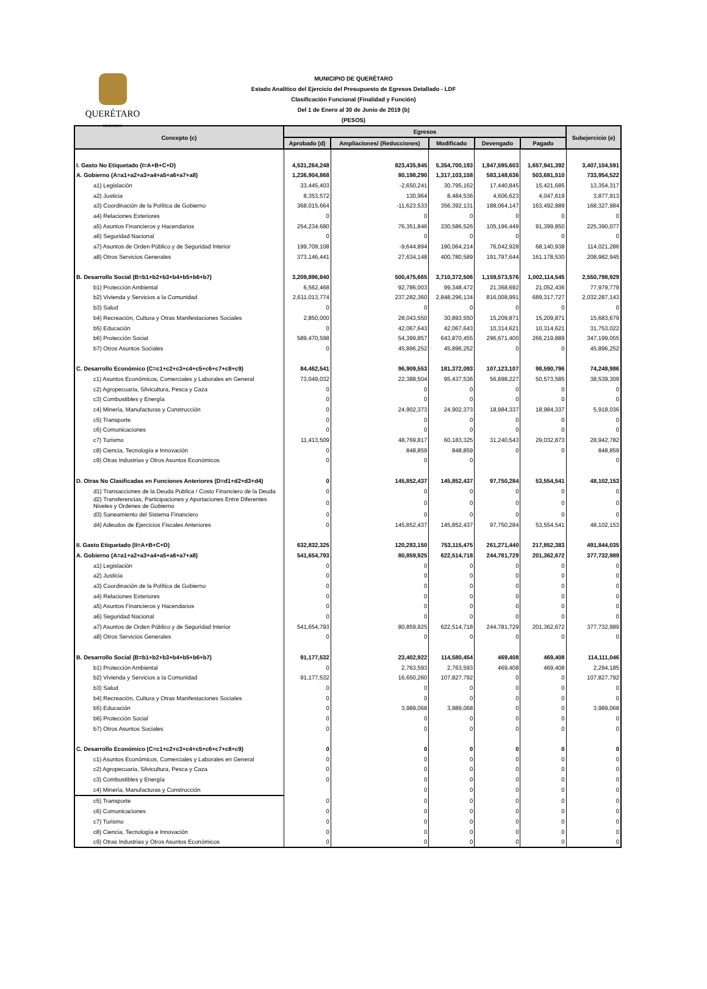QUERÉTARO
MUNICIPIO
MUNICIPIO DE QUERÉTARO
Estado Analítico del Ejercicio del Presupuesto de Egresos Detallado - LDF
Clasificación Funcional (Finalidad y Función)
Del 1 de Enero al 30 de Junio de 2019 (b)
(PESOS)
| Concepto (c) | Egresos | | | | | Subejercicio (e) |
| --- | --- | --- | --- | --- | --- | --- |
| | Aprobado (d) | Ampliaciones/ (Reducciones) | Modificado | Devengado | Pagado | |
| I. Gasto No Etiquetado (I=A+B+C+D) | 4,531,264,248 | 823,435,945 | 5,354,700,193 | 1,947,595,603 | 1,657,941,392 | 3,407,104,591 |
| A. Gobierno (A=a1+a2+a3+a4+a5+a6+a7+a8) | 1,236,904,868 | 80,198,290 | 1,317,103,158 | 583,148,636 | 503,681,510 | 733,954,522 |
| a1) Legislación | 33,445,403 | -2,650,241 | 30,795,162 | 17,440,845 | 15,421,685 | 13,354,317 |
| a2) Justicia | 8,353,572 | 130,964 | 8,484,536 | 4,606,623 | 4,047,619 | 3,877,913 |
| a3) Coordinación de la Política de Gobierno | 368,015,664 | -11,623,533 | 356,392,131 | 188,064,147 | 163,492,889 | 168,327,984 |
| a4) Relaciones Exteriores | 0 | 0 | 0 | 0 | 0 | 0 |
| a5) Asuntos Financieros y Hacendarios | 254,234,680 | 76,351,846 | 330,586,526 | 105,196,449 | 91,399,850 | 225,390,077 |
| a6) Seguridad Nacional | 0 | 0 | 0 | 0 | 0 | 0 |
| a7) Asuntos de Orden Público y de Seguridad Interior | 199,709,108 | -9,644,894 | 190,064,214 | 76,042,928 | 68,140,938 | 114,021,286 |
| a8) Otros Servicios Generales | 373,146,441 | 27,634,148 | 400,780,589 | 191,797,644 | 161,178,530 | 208,982,945 |
| B. Desarrollo Social (B=b1+b2+b3+b4+b5+b6+b7) | 3,209,896,840 | 500,475,665 | 3,710,372,506 | 1,159,573,576 | 1,002,114,545 | 2,550,798,929 |
| b1) Protección Ambiental | 6,562,468 | 92,786,003 | 99,348,472 | 21,368,692 | 21,052,436 | 77,979,779 |
| b2) Vivienda y Servicios a la Comunidad | 2,611,013,774 | 237,282,360 | 2,848,296,134 | 816,008,991 | 689,317,727 | 2,032,287,143 |
| b3) Salud | 0 | 0 | 0 | 0 | 0 | 0 |
| b4) Recreación, Cultura y Otras Manifestaciones Sociales | 2,850,000 | 28,043,550 | 30,893,550 | 15,209,871 | 15,209,871 | 15,683,679 |
| b5) Educación | 0 | 42,067,643 | 42,067,643 | 10,314,621 | 10,314,621 | 31,753,022 |
| b6) Protección Social | 589,470,598 | 54,399,857 | 643,870,455 | 296,671,400 | 266,219,889 | 347,199,055 |
| b7) Otros Asuntos Sociales | 0 | 45,896,252 | 45,896,252 | 0 | 0 | 45,896,252 |
| C. Desarrollo Económico (C=c1+c2+c3+c4+c5+c6+c7+c8+c9) | 84,462,541 | 96,909,553 | 181,372,093 | 107,123,107 | 98,590,796 | 74,248,986 |
| c1) Asuntos Económicos, Comerciales y Laborales en General | 73,049,032 | 22,388,504 | 95,437,536 | 56,898,227 | 50,573,585 | 38,539,309 |
| c2) Agropecuaria, Silvicultura, Pesca y Caza | 0 | 0 | 0 | 0 | 0 | 0 |
| c3) Combustibles y Energía | 0 | 0 | 0 | 0 | 0 | 0 |
| c4) Minería, Manufacturas y Construcción | 0 | 24,902,373 | 24,902,373 | 18,984,337 | 18,984,337 | 5,918,036 |
| c5) Transporte | 0 | 0 | 0 | 0 | 0 | 0 |
| c6) Comunicaciones | 0 | 0 | 0 | 0 | 0 | 0 |
| c7) Turismo | 11,413,509 | 48,769,817 | 60,183,325 | 31,240,543 | 29,032,873 | 28,942,782 |
| c8) Ciencia, Tecnología e Innovación | 0 | 848,859 | 848,859 | 0 | 0 | 848,859 |
| c9) Otras Industrias y Otros Asuntos Económicos | 0 | 0 | 0 | | | 0 |
| D. Otras No Clasificadas en Funciones Anteriores (D=d1+d2+d3+d4) | 0 | 145,852,437 | 145,852,437 | 97,750,284 | 53,554,541 | 48,102,153 |
| d1) Transacciones de la Deuda Publica / Costo Financiero de la Deuda | 0 | 0 | 0 | 0 | 0 | 0 |
| d2) Transferencias, Participaciones y Aportaciones Entre Diferentes Niveles y Ordenes de Gobierno | 0 | 0 | 0 | 0 | 0 | 0 |
| d3) Saneamiento del Sistema Financiero | 0 | 0 | 0 | 0 | 0 | 0 |
| d4) Adeudos de Ejercicios Fiscales Anteriores | 0 | 145,852,437 | 145,852,437 | 97,750,284 | 53,554,541 | 48,102,153 |
| II. Gasto Etiquetado (II=A+B+C+D) | 632,832,325 | 120,283,150 | 753,115,475 | 261,271,440 | 217,852,383 | 491,844,035 |
| A. Gobierno (A=a1+a2+a3+a4+a5+a6+a7+a8) | 541,654,793 | 80,859,925 | 622,514,718 | 244,781,729 | 201,362,672 | 377,732,989 |
| a1) Legislación | 0 | 0 | 0 | 0 | 0 | 0 |
| a2) Justicia | 0 | 0 | 0 | 0 | 0 | 0 |
| a3) Coordinación de la Política de Gobierno | 0 | 0 | 0 | 0 | 0 | 0 |
| a4) Relaciones Exteriores | 0 | 0 | 0 | 0 | 0 | 0 |
| a5) Asuntos Financieros y Hacendarios | 0 | 0 | 0 | 0 | 0 | 0 |
| a6) Seguridad Nacional | 0 | 0 | 0 | 0 | 0 | 0 |
| a7) Asuntos de Orden Público y de Seguridad Interior | 541,654,793 | 80,859,925 | 622,514,718 | 244,781,729 | 201,362,672 | 377,732,989 |
| a8) Otros Servicios Generales | 0 | 0 | 0 | 0 | 0 | 0 |
| B. Desarrollo Social (B=b1+b2+b3+b4+b5+b6+b7) | 91,177,532 | 23,402,922 | 114,580,454 | 469,408 | 469,408 | 114,111,046 |
| b1) Protección Ambiental | 0 | 2,763,593 | 2,763,593 | 469,408 | 469,408 | 2,294,185 |
| b2) Vivienda y Servicios a la Comunidad | 91,177,532 | 16,650,260 | 107,827,792 | 0 | 0 | 107,827,792 |
| b3) Salud | 0 | 0 | 0 | 0 | 0 | 0 |
| b4) Recreación, Cultura y Otras Manifestaciones Sociales | 0 | 0 | 0 | 0 | 0 | 0 |
| b5) Educación | 0 | 3,989,068 | 3,989,068 | 0 | 0 | 3,989,068 |
| b6) Protección Social | 0 | 0 | 0 | 0 | 0 | 0 |
| b7) Otros Asuntos Sociales | 0 | 0 | 0 | 0 | 0 | 0 |
| C. Desarrollo Económico (C=c1+c2+c3+c4+c5+c6+c7+c8+c9) | 0 | 0 | 0 | 0 | 0 | 0 |
| c1) Asuntos Económicos, Comerciales y Laborales en General | 0 | 0 | 0 | 0 | 0 | 0 |
| c2) Agropecuaria, Silvicultura, Pesca y Caza | 0 | 0 | 0 | 0 | 0 | 0 |
| c3) Combustibles y Energía | 0 | 0 | 0 | 0 | 0 | 0 |
| c4) Minería, Manufacturas y Construcción | | 0 | 0 | 0 | 0 | 0 |
| c5) Transporte | 0 | 0 | 0 | 0 | 0 | 0 |
| c6) Comunicaciones | 0 | 0 | 0 | 0 | 0 | 0 |
| c7) Turismo | 0 | 0 | 0 | 0 | 0 | 0 |
| c8) Ciencia, Tecnología e Innovación | 0 | 0 | 0 | 0 | 0 | 0 |
| c9) Otras Industrias y Otros Asuntos Económicos | 0 | 0 | 0 | 0 | 0 | 0 |